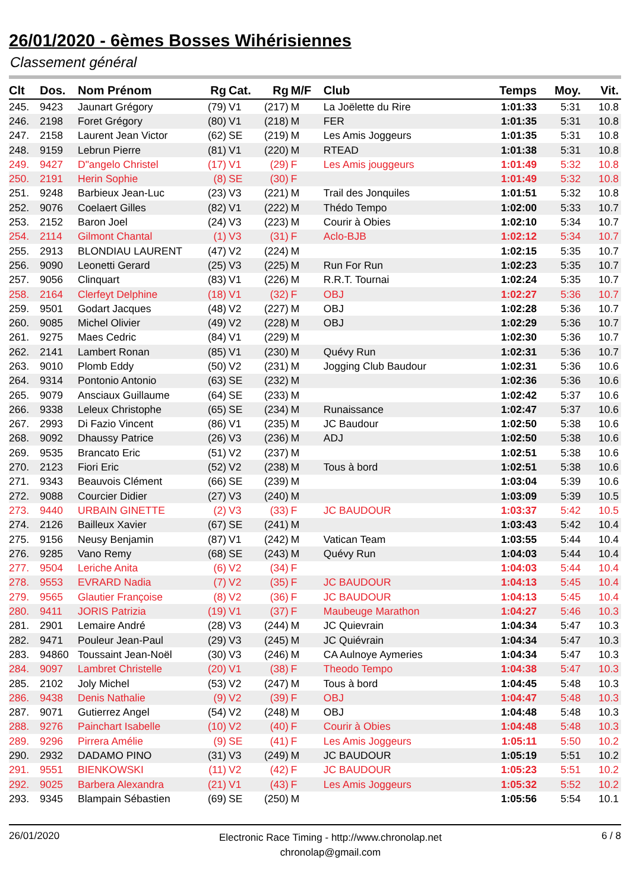26/01/2020 - 6èmes Bosses Wihérisiennes
Classement général
| Clt | Dos. | Nom Prénom | Rg | Cat. | Rg | M/F | Club | Temps | Moy. | Vit. |
| --- | --- | --- | --- | --- | --- | --- | --- | --- | --- | --- |
| 245. | 9423 | Jaunart Grégory | (79) | V1 | (217) | M | La Joëlette du Rire | 1:01:33 | 5:31 | 10.8 |
| 246. | 2198 | Foret Grégory | (80) | V1 | (218) | M | FER | 1:01:35 | 5:31 | 10.8 |
| 247. | 2158 | Laurent Jean Victor | (62) | SE | (219) | M | Les Amis Joggeurs | 1:01:35 | 5:31 | 10.8 |
| 248. | 9159 | Lebrun Pierre | (81) | V1 | (220) | M | RTEAD | 1:01:38 | 5:31 | 10.8 |
| 249. | 9427 | D"angelo Christel | (17) | V1 | (29) | F | Les Amis jouggeurs | 1:01:49 | 5:32 | 10.8 |
| 250. | 2191 | Herin Sophie | (8) | SE | (30) | F | | 1:01:49 | 5:32 | 10.8 |
| 251. | 9248 | Barbieux Jean-Luc | (23) | V3 | (221) | M | Trail des Jonquiles | 1:01:51 | 5:32 | 10.8 |
| 252. | 9076 | Coelaert Gilles | (82) | V1 | (222) | M | Thédo Tempo | 1:02:00 | 5:33 | 10.7 |
| 253. | 2152 | Baron Joel | (24) | V3 | (223) | M | Courir à Obies | 1:02:10 | 5:34 | 10.7 |
| 254. | 2114 | Gilmont Chantal | (1) | V3 | (31) | F | Aclo-BJB | 1:02:12 | 5:34 | 10.7 |
| 255. | 2913 | BLONDIAU LAURENT | (47) | V2 | (224) | M | | 1:02:15 | 5:35 | 10.7 |
| 256. | 9090 | Leonetti Gerard | (25) | V3 | (225) | M | Run For Run | 1:02:23 | 5:35 | 10.7 |
| 257. | 9056 | Clinquart | (83) | V1 | (226) | M | R.R.T. Tournai | 1:02:24 | 5:35 | 10.7 |
| 258. | 2164 | Clerfeyt Delphine | (18) | V1 | (32) | F | OBJ | 1:02:27 | 5:36 | 10.7 |
| 259. | 9501 | Godart Jacques | (48) | V2 | (227) | M | OBJ | 1:02:28 | 5:36 | 10.7 |
| 260. | 9085 | Michel Olivier | (49) | V2 | (228) | M | OBJ | 1:02:29 | 5:36 | 10.7 |
| 261. | 9275 | Maes Cedric | (84) | V1 | (229) | M | | 1:02:30 | 5:36 | 10.7 |
| 262. | 2141 | Lambert Ronan | (85) | V1 | (230) | M | Quévy Run | 1:02:31 | 5:36 | 10.7 |
| 263. | 9010 | Plomb Eddy | (50) | V2 | (231) | M | Jogging Club Baudour | 1:02:31 | 5:36 | 10.6 |
| 264. | 9314 | Pontonio Antonio | (63) | SE | (232) | M | | 1:02:36 | 5:36 | 10.6 |
| 265. | 9079 | Ansciaux Guillaume | (64) | SE | (233) | M | | 1:02:42 | 5:37 | 10.6 |
| 266. | 9338 | Leleux Christophe | (65) | SE | (234) | M | Runaissance | 1:02:47 | 5:37 | 10.6 |
| 267. | 2993 | Di Fazio Vincent | (86) | V1 | (235) | M | JC Baudour | 1:02:50 | 5:38 | 10.6 |
| 268. | 9092 | Dhaussy Patrice | (26) | V3 | (236) | M | ADJ | 1:02:50 | 5:38 | 10.6 |
| 269. | 9535 | Brancato Eric | (51) | V2 | (237) | M | | 1:02:51 | 5:38 | 10.6 |
| 270. | 2123 | Fiori Eric | (52) | V2 | (238) | M | Tous à bord | 1:02:51 | 5:38 | 10.6 |
| 271. | 9343 | Beauvois Clément | (66) | SE | (239) | M | | 1:03:04 | 5:39 | 10.6 |
| 272. | 9088 | Courcier Didier | (27) | V3 | (240) | M | | 1:03:09 | 5:39 | 10.5 |
| 273. | 9440 | URBAIN GINETTE | (2) | V3 | (33) | F | JC BAUDOUR | 1:03:37 | 5:42 | 10.5 |
| 274. | 2126 | Bailleux Xavier | (67) | SE | (241) | M | | 1:03:43 | 5:42 | 10.4 |
| 275. | 9156 | Neusy Benjamin | (87) | V1 | (242) | M | Vatican Team | 1:03:55 | 5:44 | 10.4 |
| 276. | 9285 | Vano Remy | (68) | SE | (243) | M | Quévy Run | 1:04:03 | 5:44 | 10.4 |
| 277. | 9504 | Leriche Anita | (6) | V2 | (34) | F | | 1:04:03 | 5:44 | 10.4 |
| 278. | 9553 | EVRARD Nadia | (7) | V2 | (35) | F | JC BAUDOUR | 1:04:13 | 5:45 | 10.4 |
| 279. | 9565 | Glautier Françoise | (8) | V2 | (36) | F | JC BAUDOUR | 1:04:13 | 5:45 | 10.4 |
| 280. | 9411 | JORIS Patrizia | (19) | V1 | (37) | F | Maubeuge Marathon | 1:04:27 | 5:46 | 10.3 |
| 281. | 2901 | Lemaire André | (28) | V3 | (244) | M | JC Quievrain | 1:04:34 | 5:47 | 10.3 |
| 282. | 9471 | Pouleur Jean-Paul | (29) | V3 | (245) | M | JC Quiévrain | 1:04:34 | 5:47 | 10.3 |
| 283. | 94860 | Toussaint Jean-Noël | (30) | V3 | (246) | M | CA Aulnoye Aymeries | 1:04:34 | 5:47 | 10.3 |
| 284. | 9097 | Lambret Christelle | (20) | V1 | (38) | F | Theodo Tempo | 1:04:38 | 5:47 | 10.3 |
| 285. | 2102 | Joly Michel | (53) | V2 | (247) | M | Tous à bord | 1:04:45 | 5:48 | 10.3 |
| 286. | 9438 | Denis Nathalie | (9) | V2 | (39) | F | OBJ | 1:04:47 | 5:48 | 10.3 |
| 287. | 9071 | Gutierrez Angel | (54) | V2 | (248) | M | OBJ | 1:04:48 | 5:48 | 10.3 |
| 288. | 9276 | Painchart Isabelle | (10) | V2 | (40) | F | Courir à Obies | 1:04:48 | 5:48 | 10.3 |
| 289. | 9296 | Pirrera Amélie | (9) | SE | (41) | F | Les Amis Joggeurs | 1:05:11 | 5:50 | 10.2 |
| 290. | 2932 | DADAMO PINO | (31) | V3 | (249) | M | JC BAUDOUR | 1:05:19 | 5:51 | 10.2 |
| 291. | 9551 | BIENKOWSKI | (11) | V2 | (42) | F | JC BAUDOUR | 1:05:23 | 5:51 | 10.2 |
| 292. | 9025 | Barbera Alexandra | (21) | V1 | (43) | F | Les Amis Joggeurs | 1:05:32 | 5:52 | 10.2 |
| 293. | 9345 | Blampain Sébastien | (69) | SE | (250) | M | | 1:05:56 | 5:54 | 10.1 |
26/01/2020 Electronic Race Timing - http://www.chronolap.net
chronolap@gmail.com 6 / 8